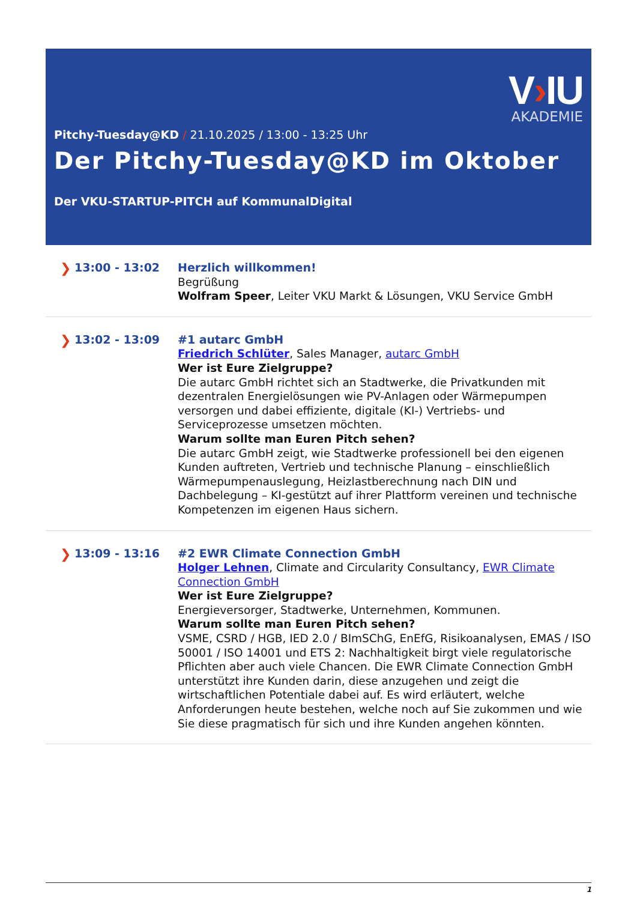V›IU
AKADEMIE
Pitchy-Tuesday@KD / 21.10.2025 / 13:00 - 13:25 Uhr
Der Pitchy-Tuesday@KD im Oktober
Der VKU-STARTUP-PITCH auf KommunalDigital
❯
13:00 - 13:02
Herzlich willkommen!
Begrüßung
Wolfram Speer, Leiter VKU Markt & Lösungen, VKU Service GmbH
❯
13:02 - 13:09
#1 autarc GmbH
Friedrich Schlüter, Sales Manager, autarc GmbH
Wer ist Eure Zielgruppe?
Die autarc GmbH richtet sich an Stadtwerke, die Privatkunden mit dezentralen Energielösungen wie PV-Anlagen oder Wärmepumpen versorgen und dabei effiziente, digitale (KI-) Vertriebs- und Serviceprozesse umsetzen möchten.
Warum sollte man Euren Pitch sehen?
Die autarc GmbH zeigt, wie Stadtwerke professionell bei den eigenen Kunden auftreten, Vertrieb und technische Planung – einschließlich Wärmepumpenauslegung, Heizlastberechnung nach DIN und Dachbelegung – KI-gestützt auf ihrer Plattform vereinen und technische Kompetenzen im eigenen Haus sichern.
❯
13:09 - 13:16
#2 EWR Climate Connection GmbH
Holger Lehnen, Climate and Circularity Consultancy, EWR Climate Connection GmbH
Wer ist Eure Zielgruppe?
Energieversorger, Stadtwerke, Unternehmen, Kommunen.
Warum sollte man Euren Pitch sehen?
VSME, CSRD / HGB, IED 2.0 / BImSChG, EnEfG, Risikoanalysen, EMAS / ISO 50001 / ISO 14001 und ETS 2: Nachhaltigkeit birgt viele regulatorische Pflichten aber auch viele Chancen. Die EWR Climate Connection GmbH unterstützt ihre Kunden darin, diese anzugehen und zeigt die wirtschaftlichen Potentiale dabei auf. Es wird erläutert, welche Anforderungen heute bestehen, welche noch auf Sie zukommen und wie Sie diese pragmatisch für sich und ihre Kunden angehen könnten.
1